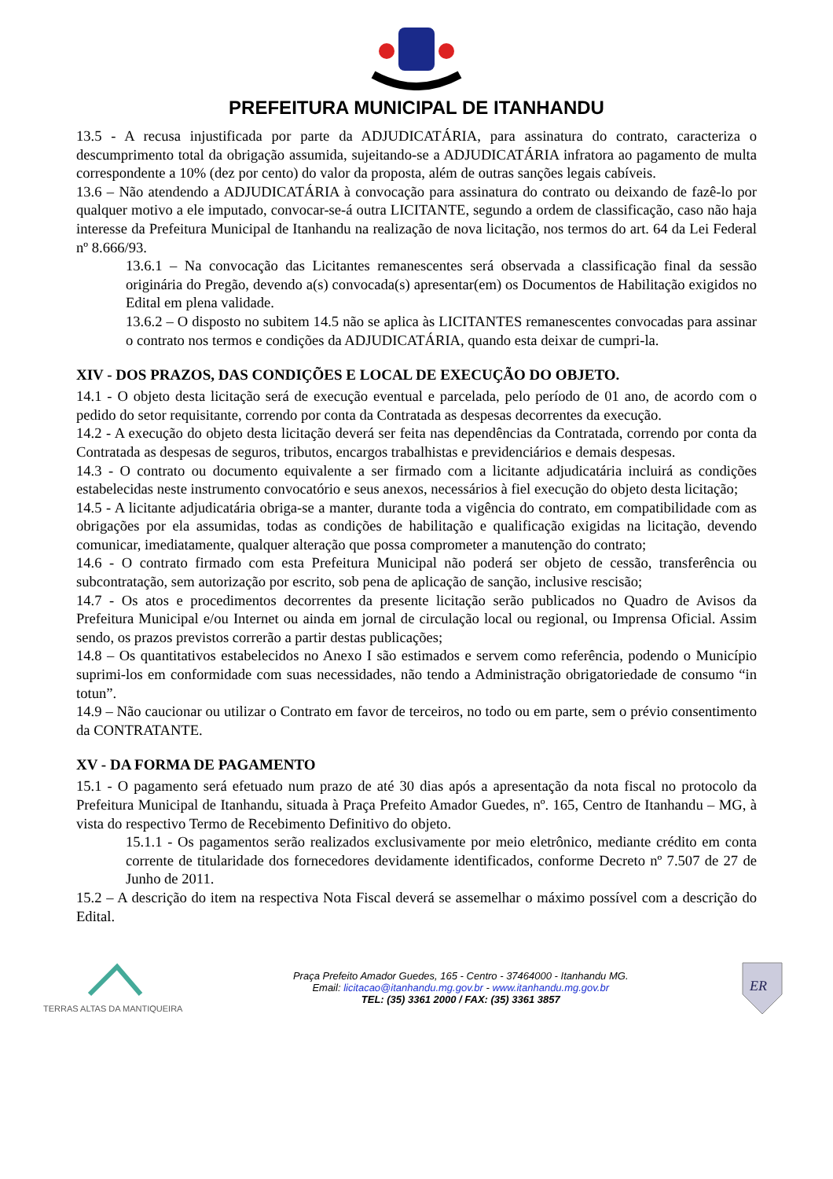PREFEITURA MUNICIPAL DE ITANHANDU
13.5 - A recusa injustificada por parte da ADJUDICATÁRIA, para assinatura do contrato, caracteriza o descumprimento total da obrigação assumida, sujeitando-se a ADJUDICATÁRIA infratora ao pagamento de multa correspondente a 10% (dez por cento) do valor da proposta, além de outras sanções legais cabíveis.
13.6 – Não atendendo a ADJUDICATÁRIA à convocação para assinatura do contrato ou deixando de fazê-lo por qualquer motivo a ele imputado, convocar-se-á outra LICITANTE, segundo a ordem de classificação, caso não haja interesse da Prefeitura Municipal de Itanhandu na realização de nova licitação, nos termos do art. 64 da Lei Federal nº 8.666/93.
13.6.1 – Na convocação das Licitantes remanescentes será observada a classificação final da sessão originária do Pregão, devendo a(s) convocada(s) apresentar(em) os Documentos de Habilitação exigidos no Edital em plena validade.
13.6.2 – O disposto no subitem 14.5 não se aplica às LICITANTES remanescentes convocadas para assinar o contrato nos termos e condições da ADJUDICATÁRIA, quando esta deixar de cumpri-la.
XIV - DOS PRAZOS, DAS CONDIÇÕES E LOCAL DE EXECUÇÃO DO OBJETO.
14.1 - O objeto desta licitação será de execução eventual e parcelada, pelo período de 01 ano, de acordo com o pedido do setor requisitante, correndo por conta da Contratada as despesas decorrentes da execução.
14.2 - A execução do objeto desta licitação deverá ser feita nas dependências da Contratada, correndo por conta da Contratada as despesas de seguros, tributos, encargos trabalhistas e previdenciários e demais despesas.
14.3 - O contrato ou documento equivalente a ser firmado com a licitante adjudicatária incluirá as condições estabelecidas neste instrumento convocatório e seus anexos, necessários à fiel execução do objeto desta licitação;
14.5 - A licitante adjudicatária obriga-se a manter, durante toda a vigência do contrato, em compatibilidade com as obrigações por ela assumidas, todas as condições de habilitação e qualificação exigidas na licitação, devendo comunicar, imediatamente, qualquer alteração que possa comprometer a manutenção do contrato;
14.6 - O contrato firmado com esta Prefeitura Municipal não poderá ser objeto de cessão, transferência ou subcontratação, sem autorização por escrito, sob pena de aplicação de sanção, inclusive rescisão;
14.7 - Os atos e procedimentos decorrentes da presente licitação serão publicados no Quadro de Avisos da Prefeitura Municipal e/ou Internet ou ainda em jornal de circulação local ou regional, ou Imprensa Oficial. Assim sendo, os prazos previstos correrão a partir destas publicações;
14.8 – Os quantitativos estabelecidos no Anexo I são estimados e servem como referência, podendo o Município suprimi-los em conformidade com suas necessidades, não tendo a Administração obrigatoriedade de consumo “in totun”.
14.9 – Não caucionar ou utilizar o Contrato em favor de terceiros, no todo ou em parte, sem o prévio consentimento da CONTRATANTE.
XV - DA FORMA DE PAGAMENTO
15.1 - O pagamento será efetuado num prazo de até 30 dias após a apresentação da nota fiscal no protocolo da Prefeitura Municipal de Itanhandu, situada à Praça Prefeito Amador Guedes, nº. 165, Centro de Itanhandu – MG, à vista do respectivo Termo de Recebimento Definitivo do objeto.
15.1.1 - Os pagamentos serão realizados exclusivamente por meio eletrônico, mediante crédito em conta corrente de titularidade dos fornecedores devidamente identificados, conforme Decreto nº 7.507 de 27 de Junho de 2011.
15.2 – A descrição do item na respectiva Nota Fiscal deverá se assemelhar o máximo possível com a descrição do Edital.
TERRAS ALTAS DA MANTIQUEIRA
Praça Prefeito Amador Guedes, 165 - Centro - 37464000 - Itanhandu MG.
Email: licitacao@itanhandu.mg.gov.br - www.itanhandu.mg.gov.br
TEL: (35) 3361 2000 / FAX: (35) 3361 3857
ER